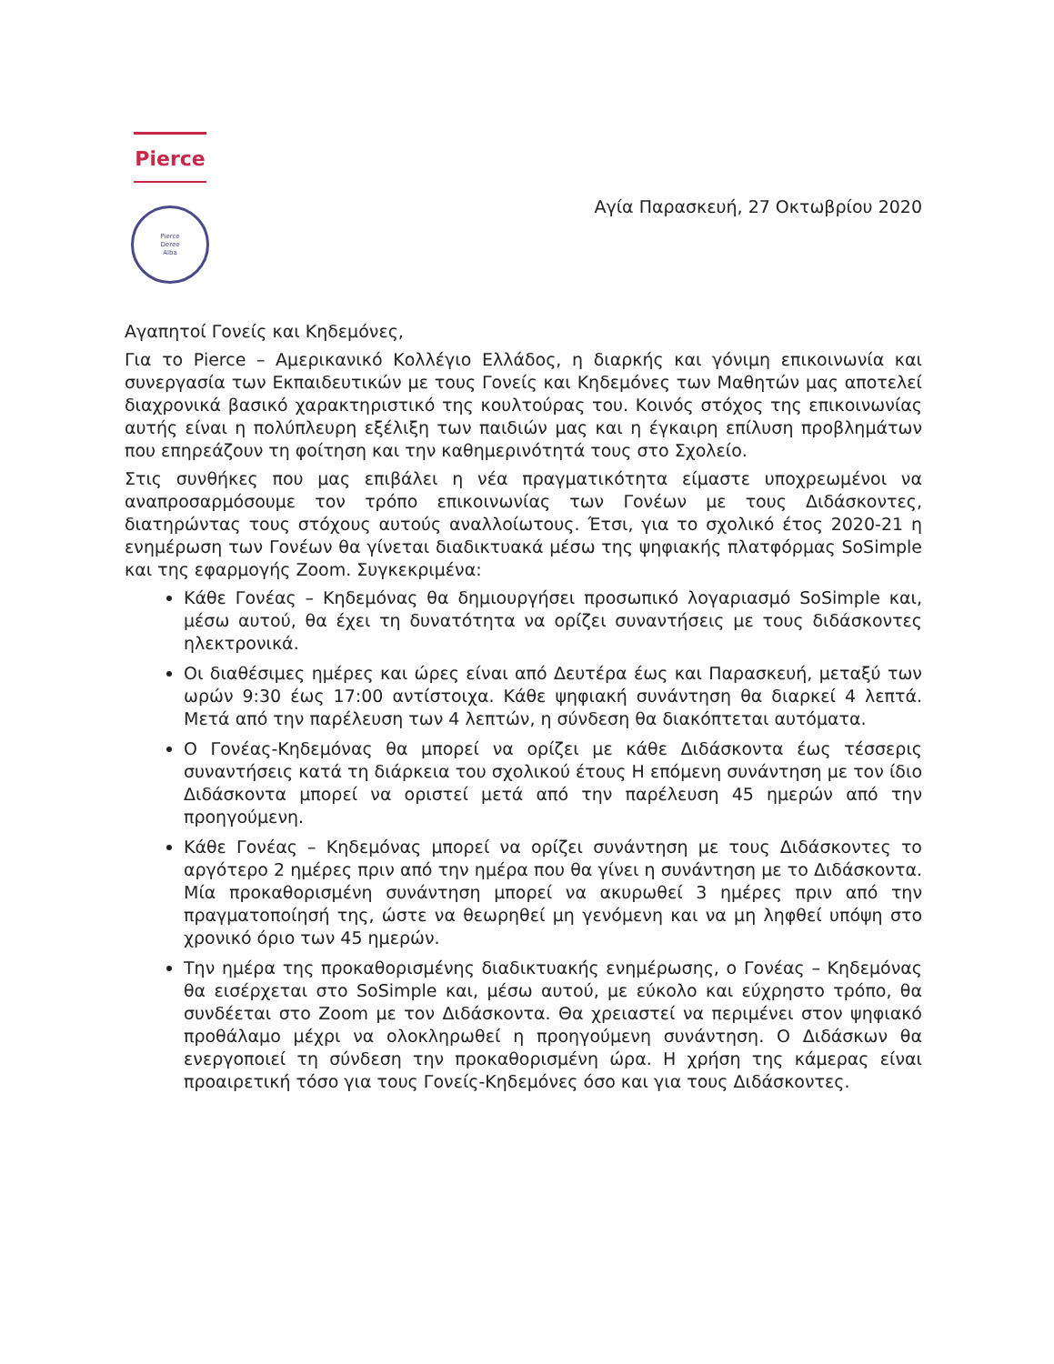Pierce
Pierce
Deree
Alba
Αγία Παρασκευή, 27 Οκτωβρίου 2020
Αγαπητοί Γονείς και Κηδεμόνες,
Για το Pierce – Αμερικανικό Κολλέγιο Ελλάδος, η διαρκής και γόνιμη επικοινωνία και συνεργασία των Εκπαιδευτικών με τους Γονείς και Κηδεμόνες των Μαθητών μας αποτελεί διαχρονικά βασικό χαρακτηριστικό της κουλτούρας του. Κοινός στόχος της επικοινωνίας αυτής είναι η πολύπλευρη εξέλιξη των παιδιών μας και η έγκαιρη επίλυση προβλημάτων που επηρεάζουν τη φοίτηση και την καθημερινότητά τους στο Σχολείο.
Στις συνθήκες που μας επιβάλει η νέα πραγματικότητα είμαστε υποχρεωμένοι να αναπροσαρμόσουμε τον τρόπο επικοινωνίας των Γονέων με τους Διδάσκοντες, διατηρώντας τους στόχους αυτούς αναλλοίωτους. Έτσι, για το σχολικό έτος 2020-21 η ενημέρωση των Γονέων θα γίνεται διαδικτυακά μέσω της ψηφιακής πλατφόρμας SoSimple και της εφαρμογής Zoom. Συγκεκριμένα:
Κάθε Γονέας – Κηδεμόνας θα δημιουργήσει προσωπικό λογαριασμό SoSimple και, μέσω αυτού, θα έχει τη δυνατότητα να ορίζει συναντήσεις με τους διδάσκοντες ηλεκτρονικά.
Οι διαθέσιμες ημέρες και ώρες είναι από Δευτέρα έως και Παρασκευή, μεταξύ των ωρών 9:30 έως 17:00 αντίστοιχα. Κάθε ψηφιακή συνάντηση θα διαρκεί 4 λεπτά. Μετά από την παρέλευση των 4 λεπτών, η σύνδεση θα διακόπτεται αυτόματα.
Ο Γονέας-Κηδεμόνας θα μπορεί να ορίζει με κάθε Διδάσκοντα έως τέσσερις συναντήσεις κατά τη διάρκεια του σχολικού έτους Η επόμενη συνάντηση με τον ίδιο Διδάσκοντα μπορεί να οριστεί μετά από την παρέλευση 45 ημερών από την προηγούμενη.
Κάθε Γονέας – Κηδεμόνας μπορεί να ορίζει συνάντηση με τους Διδάσκοντες το αργότερο 2 ημέρες πριν από την ημέρα που θα γίνει η συνάντηση με το Διδάσκοντα. Μία προκαθορισμένη συνάντηση μπορεί να ακυρωθεί 3 ημέρες πριν από την πραγματοποίησή της, ώστε να θεωρηθεί μη γενόμενη και να μη ληφθεί υπόψη στο χρονικό όριο των 45 ημερών.
Την ημέρα της προκαθορισμένης διαδικτυακής ενημέρωσης, ο Γονέας – Κηδεμόνας θα εισέρχεται στο SoSimple και, μέσω αυτού, με εύκολο και εύχρηστο τρόπο, θα συνδέεται στο Zoom με τον Διδάσκοντα. Θα χρειαστεί να περιμένει στον ψηφιακό προθάλαμο μέχρι να ολοκληρωθεί η προηγούμενη συνάντηση. Ο Διδάσκων θα ενεργοποιεί τη σύνδεση την προκαθορισμένη ώρα. Η χρήση της κάμερας είναι προαιρετική τόσο για τους Γονείς-Κηδεμόνες όσο και για τους Διδάσκοντες.